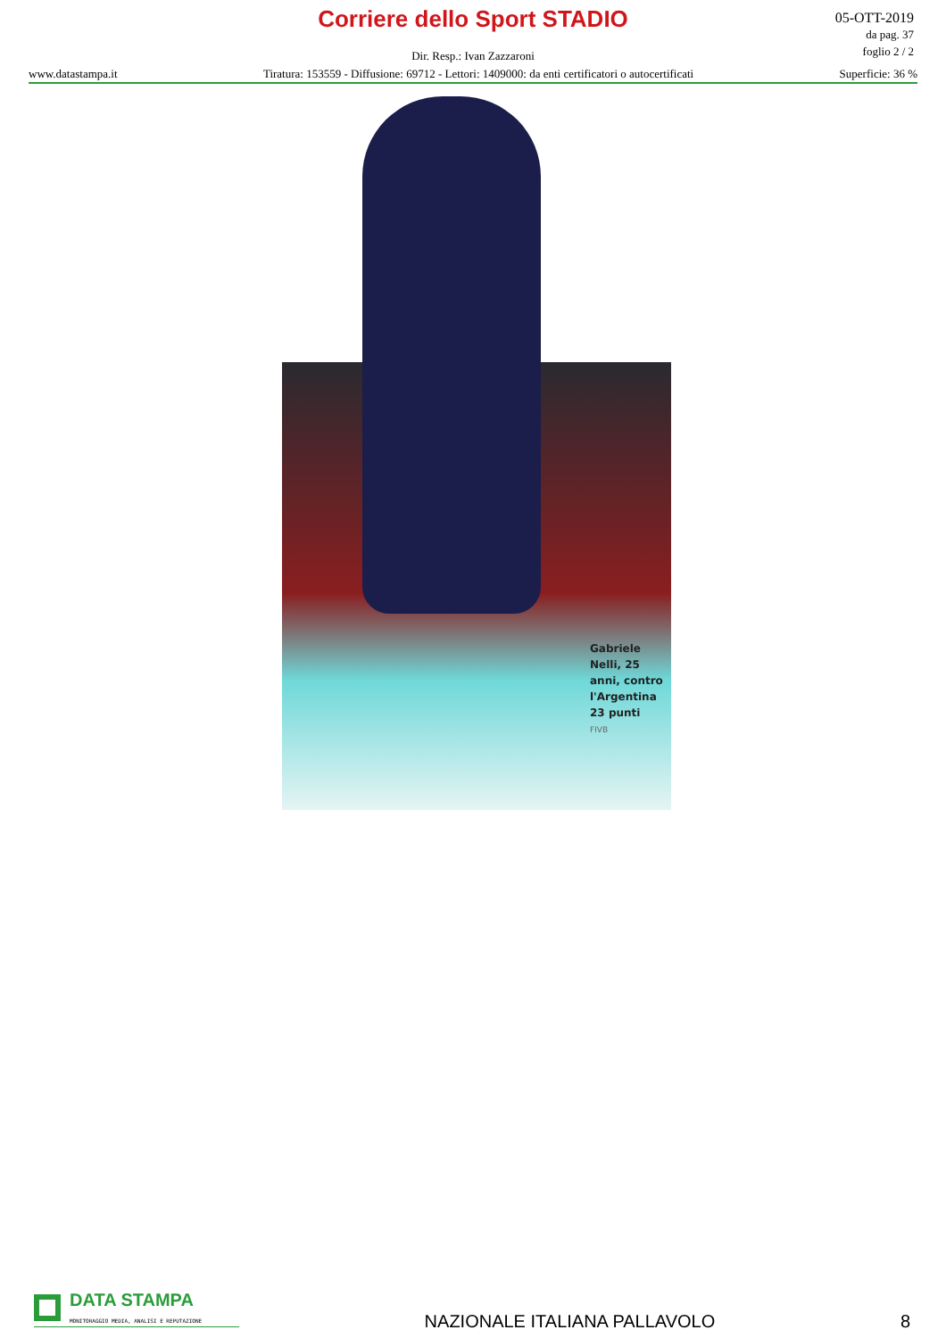Corriere dello Sport STADIO
05-OTT-2019
da pag. 37
foglio 2 / 2
Dir. Resp.: Ivan Zazzaroni
www.datastampa.it Tiratura: 153559 - Diffusione: 69712 - Lettori: 1409000: da enti certificatori o autocertificati Superficie: 36 %
Gabriele
Nelli, 25
anni, contro
l'Argentina
23 punti
FIVB
DATA STAMPA
MONITORAGGIO MEDIA, ANALISI E REPUTAZIONE
NAZIONALE ITALIANA PALLAVOLO 8